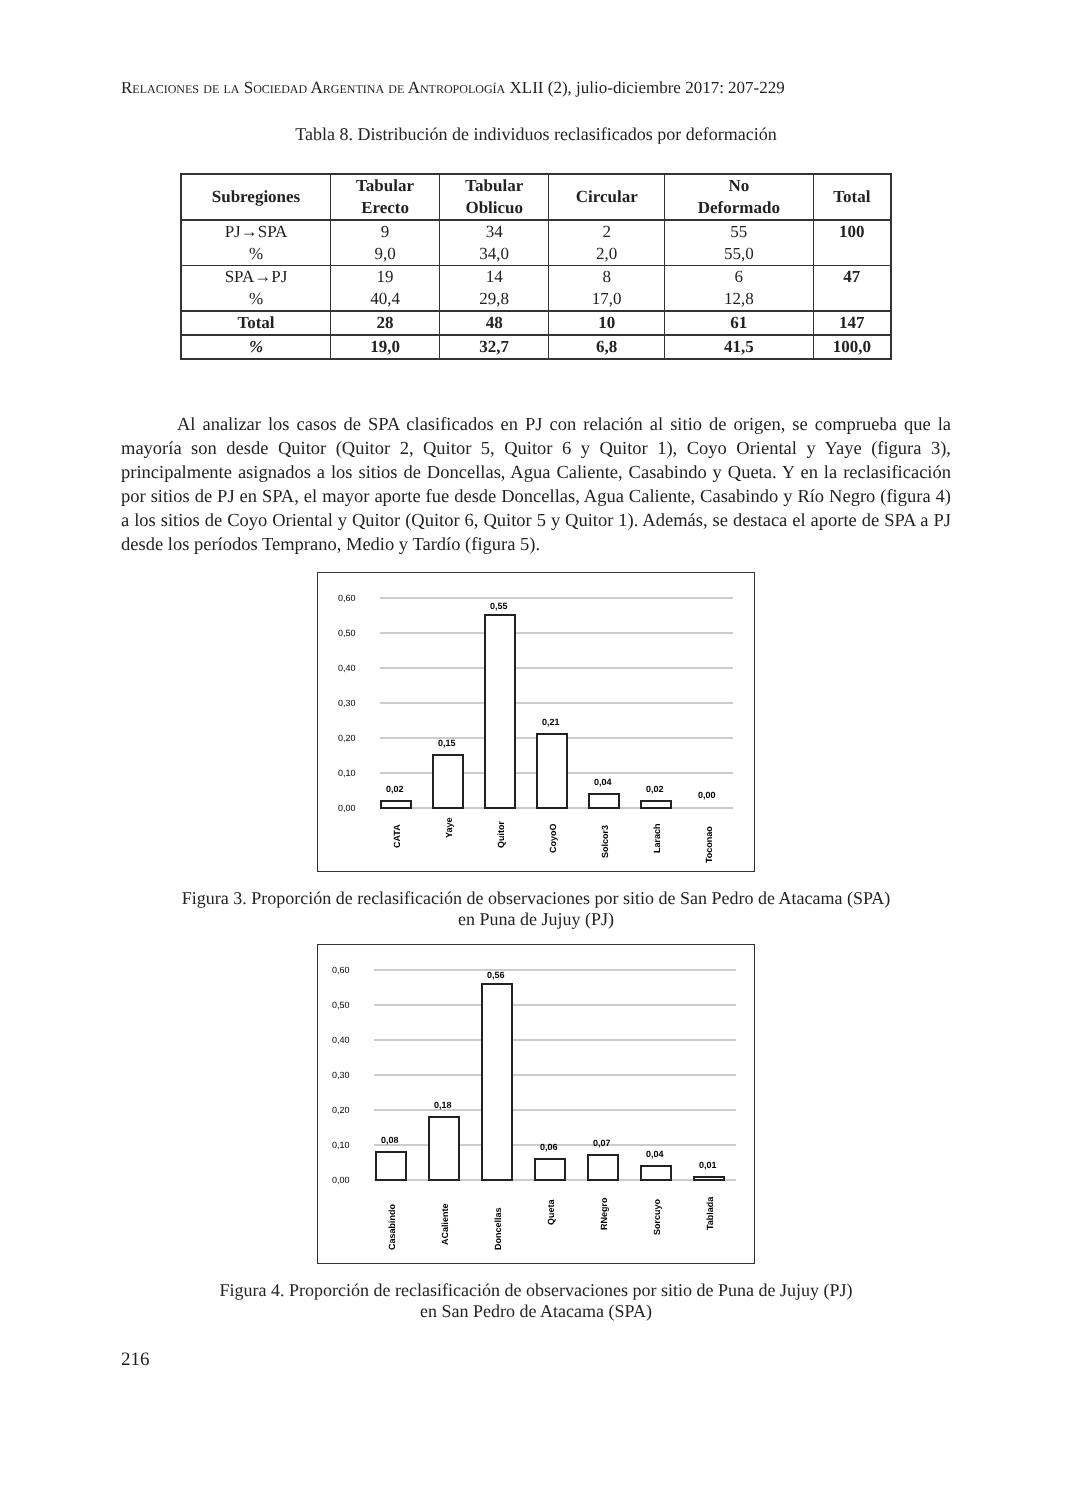Relaciones de la Sociedad Argentina de Antropología XLII (2), julio-diciembre 2017: 207-229
Tabla 8. Distribución de individuos reclasificados por deformación
| Subregiones | Tabular Erecto | Tabular Oblicuo | Circular | No Deformado | Total |
| --- | --- | --- | --- | --- | --- |
| PJ→SPA | 9 | 34 | 2 | 55 | 100 |
| % | 9,0 | 34,0 | 2,0 | 55,0 | |
| SPA→PJ | 19 | 14 | 8 | 6 | 47 |
| % | 40,4 | 29,8 | 17,0 | 12,8 | |
| Total | 28 | 48 | 10 | 61 | 147 |
| % | 19,0 | 32,7 | 6,8 | 41,5 | 100,0 |
Al analizar los casos de SPA clasificados en PJ con relación al sitio de origen, se comprueba que la mayoría son desde Quitor (Quitor 2, Quitor 5, Quitor 6 y Quitor 1), Coyo Oriental y Yaye (figura 3), principalmente asignados a los sitios de Doncellas, Agua Caliente, Casabindo y Queta. Y en la reclasificación por sitios de PJ en SPA, el mayor aporte fue desde Doncellas, Agua Caliente, Casabindo y Río Negro (figura 4) a los sitios de Coyo Oriental y Quitor (Quitor 6, Quitor 5 y Quitor 1). Además, se destaca el aporte de SPA a PJ desde los períodos Temprano, Medio y Tardío (figura 5).
0,60
0,50
0,40
0,30
0,20
0,10
0,00
0,02
0,15
0,55
0,21
0,04
0,02
0,00
CATA
Yaye
Quitor
CoyoO
Solcor3
Larach
Toconao
Figura 3. Proporción de reclasificación de observaciones por sitio de San Pedro de Atacama (SPA)
en Puna de Jujuy (PJ)
0,60
0,50
0,40
0,30
0,20
0,10
0,00
0,08
0,18
0,56
0,06
0,07
0,04
0,01
Casabindo
ACaliente
Doncellas
Queta
RNegro
Sorcuyo
Tablada
Figura 4. Proporción de reclasificación de observaciones por sitio de Puna de Jujuy (PJ)
en San Pedro de Atacama (SPA)
216